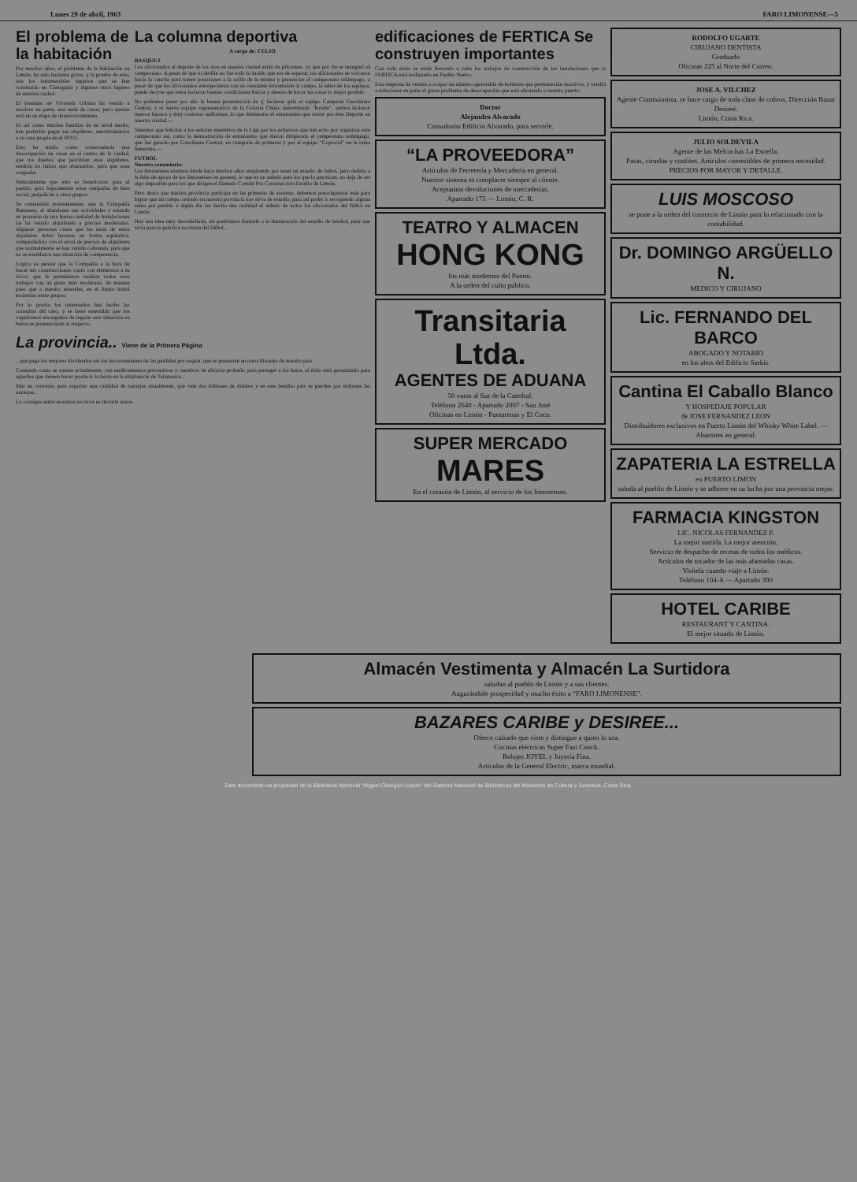Lunes 29 de abril, 1963 FARO LIMONENSE—5
El problema de la habitación
Por muchos años, el problema de la habitación en Limón, ha sido bastante grave, y la prueba de esto, son los innumerables tugurios que se han construido en Cieneguita y algunos otros lugares de nuestra ciudad.
El Instituto de Vivienda Urbana ha venido a resolver en parte, una serie de casos, pero apenas está en su etapa de desenvolvimiento.
Es así como muchas familias de un nivel medio, han preferido pagar sus alquileres, amortizándolos a su casa propia en el INVU.
Esto ha traído como consecuencia una desocupación de casas en el centro de la ciudad, que los dueños que percibían esos alquileres, tendrán en futuro que abaratarlas, para que sean ocupadas.
Naturalmente que esto es beneficioso para el pueblo, pero lógicamente estas campañas de bien social, perjudican a otros grupos.
Se comentaba recientemente, que la Compañía Bananera, al abandonar sus actividades y estando en posesión de una buena cantidad de instalaciones las ha venido alquilando a precios moderados. Algunas personas creen que las tasas de estos alquileres debió hacerse en forma equitativa, comparándola con el nivel de precios de alquileres que normalmente se han venido cobrando, para que no se establezca una situación de competencia.
Lógico es pensar que la Compañía a la hora de hacer sus construcciones contó con elementos a su favor, que le permitieron realizar todos esos trabajos con un gasto más moderado, de manera pues que a nuestro entender, en el futuro habrá molestias entre grupos.
Por lo pronto los interesados han hecho las consultas del caso, y se tiene entendido que los organismos encargados de regular esta situación en breve se pronunciarán al respecto.
La columna deportiva
A cargo de: CELIO
BASQUET
Los aficionados al deporte de los aros en nuestra ciudad están de plácemes, ya que por fin se inauguró el campeonato. A pesar de que el desfile no fue todo lo lucido que era de esperar, los aficionados se volcaron hacia la cancha para tomar posiciones a la orilla de la misma y presenciar el campeonato relámpago, a pesar de que los aficionados entorpecieron con su constante intromisión al campo, la labor de los equipos, puede decirse que estos lucieron buenas condiciones físicas y deseos de hacer las cosas lo mejor posible.
No podemos pasar por alto la buena presentación de q' hicieron gala el equipo Campeón Gasolinera Central, y el nuevo equipo representativo de la Colonia China, denominado "Keulin", ambos lucieron nuevos lujosos y muy costosos uniformes, lo que demuestra el entusiasmo que existe por éste Deporte en nuestra ciudad.—
Tenemos que felicitar a los señores miembros de la Liga por los esfuerzos que han echo por organizar este campeonato así, como la demostración de entusiasmo que dieron dirigiendo el campeonato relámpago, que fue ganado por Gasolinera Central, en categoría de primeras y por el equipo "Coprocal" en la rama femenina.—
FUTBOL
Nuestro comentario:
Los limonenses estamos desde hace muchos años suspirando por tener un estadio de futbol, pero debido a la falta de apoyo de los limonenses en general, lo que es un anhelo para los que lo practican, no deja de ser algo imposible para los que dirigen el llamado Comité Pro Construcción Estadio de Limón.
Pero ahora que nuestra provincia participa en las primeras de ascenso, debemos preocuparnos más para lograr que un campo cerrado en nuestra provincia nos sirva de estadio, para así poder ir recogiendo alguna suma por partido y algún día ver hecho una realidad el anhelo de todos los aficionados del fútbol en Limón.
Hay una idea muy descabellada, así podríamos llamarle a la iluminación del estadio de beisbol, para que sirva para la práctica nocturna del fútbol...
La provincia.. Viene de la Primera Página
...que paga los mejores dividendos sin los inconvenientes de las pérdidas por sequía, que se presentan en otros litorales de nuestro país.
Contando como se cuenta actualmente, con medicamentos preventivos y curativos de eficacia probada, para proteger a los hatos, el éxito está garantizado para aquellos que deseen hacer producir la tierra en la altiplanicie de Talamanca...
Mar un convenio para exportar una cantidad de naranjas anualmente, que vale dos millones de dólares y en este bendito país se pierden por millones las naranjas...
La consigna entre nosotros los ticos es llevarla suave.
edificaciones de FERTICA Se construyen importantes
Con todo éxito se están llevando a cabo los trabajos de construcción de las instalaciones que la FERTICA está realizando en Pueblo Nuevo.
Esta empresa ha venido a ocupar un número apreciable de hombres que permanecían inactivos, y vendrá a solucionar en parte el grave problema de desocupación que está afectando a nuestro puerto.
Doctor
Alejandro Alvarado
Consultorio Edificio Alvarado, para servirle.
“LA PROVEEDORA”
Artículos de Ferretería y Mercadería en general.
Nuestro sistema es complacer siempre al cliente.
Aceptamos devoluciones de mercaderías.
Apartado 175 — Limón, C. R.
TEATRO Y ALMACEN
HONG KONG
los más modernos del Puerto.
A la orden del culto público.
Transitaria Ltda.
AGENTES DE ADUANA
50 varas al Sur de la Catedral.
Teléfono 2640 - Apartado 2007 - San José
Oficinas en Limón - Puntarenas y El Coco.
SUPER MERCADO
MARES
En el corazón de Limón, al servicio de los limonenses.
RODOLFO UGARTE
CIRUJANO DENTISTA
Graduado
Oficinas 225 al Norte del Correo.
JOSE A. VILCHEZ
Agente Comisionista, se hace cargo de toda clase de cobros. Dirección Bazar Desireé.
Limón, Costa Rica.
JULIO SOLDEVILA
Agente de las Melcochas La Estrella.
Pasas, ciruelas y confites. Artículos comestibles de primera necesidad.
PRECIOS POR MAYOR Y DETALLE.
LUIS MOSCOSO
se pone a la orden del comercio de Limón para lo relacionado con la contabilidad.
Dr. DOMINGO ARGÜELLO N.
MEDICO Y CIRUJANO
Lic. FERNANDO DEL BARCO
ABOGADO Y NOTARIO
en los altos del Edificio Sarkis.
Cantina El Caballo Blanco
Y HOSPEDAJE POPULAR
de JOSE FERNANDEZ LEON
Distribuidores exclusivos en Puerto Limón del Whisky White Label. — Abarrotes en general.
ZAPATERIA LA ESTRELLA
en PUERTO LIMON
saluda al pueblo de Limón y se adhiere en su lucha por una provincia mejor.
FARMACIA KINGSTON
LIC. NICOLAS FERNANDEZ P.
La mejor surtida. La mejor atención.
Servicio de despacho de recetas de todos los médicos.
Artículos de tocador de las más afamadas casas.
Visítela cuando viaje a Limón.
Teléfono 104-A — Apartado 390
HOTEL CARIBE
RESTAURANT Y CANTINA.
El mejor situado de Limón.
Almacén Vestimenta y Almacén La Surtidora
saludan al pueblo de Limón y a sus clientes.
Augurándole prosperidad y mucho éxito a “FARO LIMONENSE”.
BAZARES CARIBE y DESIREE...
Ofrece calzado que viste y distingue a quien lo usa.
Cocinas eléctricas Super Fast Coock.
Relojes JOYEL y Joyería Fina.
Artículos de la General Electric, marca mundial.
Este documento es propiedad de la Biblioteca Nacional “Miguel Obregón Lizano” del Sistema Nacional de Bibliotecas del Ministerio de Cultura y Juventud, Costa Rica.